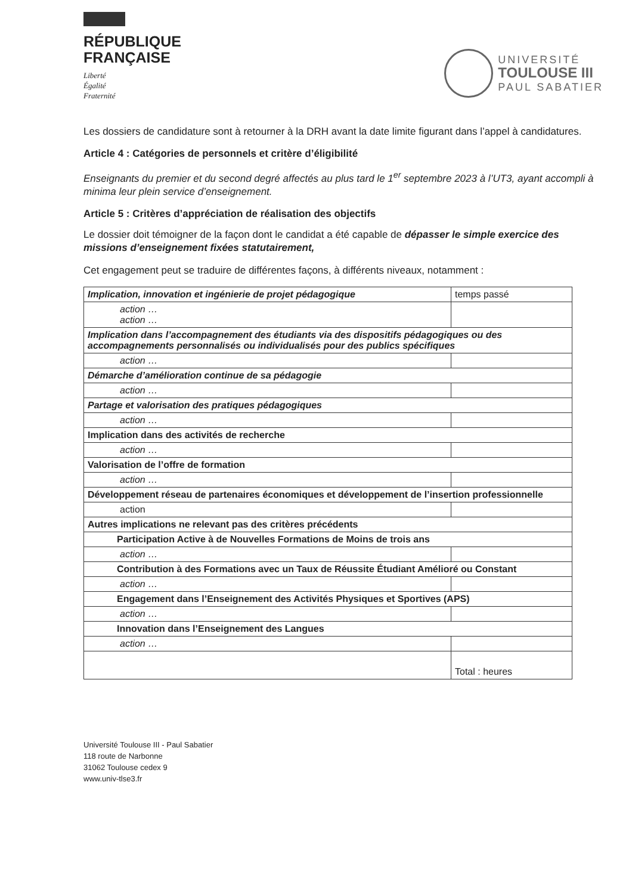RÉPUBLIQUE
FRANÇAISE
Liberté
Égalité
Fraternité
UNIVERSITÉ
TOULOUSE III
PAUL SABATIER
Les dossiers de candidature sont à retourner à la DRH avant la date limite figurant dans l’appel à candidatures.
Article 4 : Catégories de personnels et critère d’éligibilité
Enseignants du premier et du second degré affectés au plus tard le 1<sup>er</sup> septembre 2023 à l’UT3, ayant accompli à minima leur plein service d’enseignement.
Article 5 : Critères d’appréciation de réalisation des objectifs
Le dossier doit témoigner de la façon dont le candidat a été capable de dépasser le simple exercice des missions d’enseignement fixées statutairement,
Cet engagement peut se traduire de différentes façons, à différents niveaux, notamment :
| Implication, innovation et ingénierie de projet pédagogique | temps passé |
| action … action … | |
| Implication dans l’accompagnement des étudiants via des dispositifs pédagogiques ou des accompagnements personnalisés ou individualisés pour des publics spécifiques | |
| action … | |
| Démarche d’amélioration continue de sa pédagogie | |
| action … | |
| Partage et valorisation des pratiques pédagogiques | |
| action … | |
| Implication dans des activités de recherche | |
| action … | |
| Valorisation de l’offre de formation | |
| action … | |
| Développement réseau de partenaires économiques et développement de l’insertion professionnelle | |
| action | |
| Autres implications ne relevant pas des critères précédents | |
| Participation Active à de Nouvelles Formations de Moins de trois ans | |
| action … | |
| Contribution à des Formations avec un Taux de Réussite Étudiant Amélioré ou Constant | |
| action … | |
| Engagement dans l’Enseignement des Activités Physiques et Sportives (APS) | |
| action … | |
| Innovation dans l’Enseignement des Langues | |
| action … | |
| | Total : heures |
Université Toulouse III - Paul Sabatier
118 route de Narbonne
31062 Toulouse cedex 9
www.univ-tlse3.fr